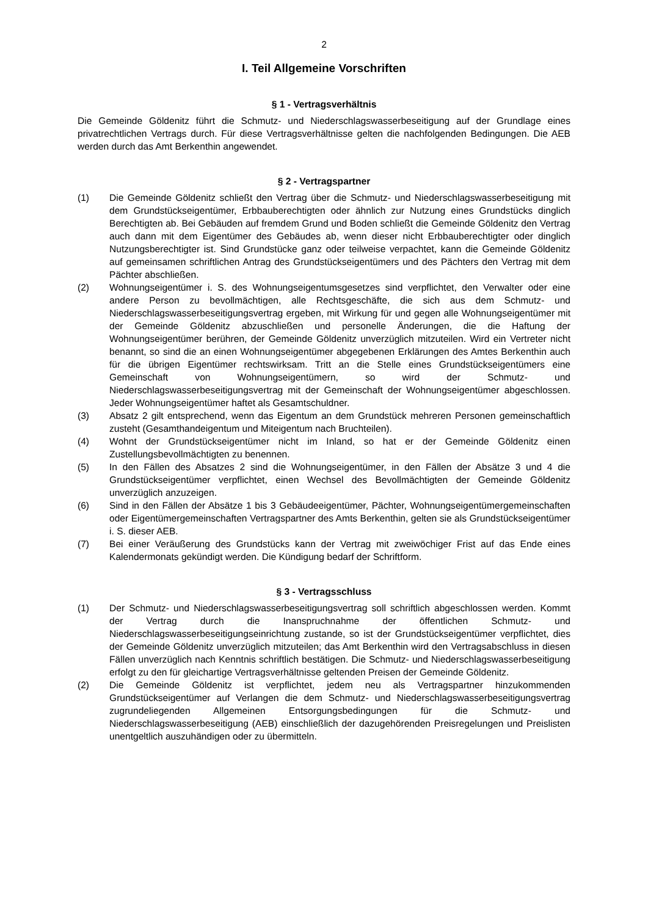2
I. Teil Allgemeine Vorschriften
§ 1 - Vertragsverhältnis
Die Gemeinde Göldenitz führt die Schmutz- und Niederschlagswasserbeseitigung auf der Grundlage eines privatrechtlichen Vertrags durch. Für diese Vertragsverhältnisse gelten die nachfolgenden Bedingungen. Die AEB werden durch das Amt Berkenthin angewendet.
§ 2 - Vertragspartner
(1) Die Gemeinde Göldenitz schließt den Vertrag über die Schmutz- und Niederschlagswasserbeseitigung mit dem Grundstückseigentümer, Erbbauberechtigten oder ähnlich zur Nutzung eines Grundstücks dinglich Berechtigten ab. Bei Gebäuden auf fremdem Grund und Boden schließt die Gemeinde Göldenitz den Vertrag auch dann mit dem Eigentümer des Gebäudes ab, wenn dieser nicht Erbbauberechtigter oder dinglich Nutzungsberechtigter ist. Sind Grundstücke ganz oder teilweise verpachtet, kann die Gemeinde Göldenitz auf gemeinsamen schriftlichen Antrag des Grundstückseigentümers und des Pächters den Vertrag mit dem Pächter abschließen.
(2) Wohnungseigentümer i. S. des Wohnungseigentumsgesetzes sind verpflichtet, den Verwalter oder eine andere Person zu bevollmächtigen, alle Rechtsgeschäfte, die sich aus dem Schmutz- und Niederschlagswasserbeseitigungsvertrag ergeben, mit Wirkung für und gegen alle Wohnungseigentümer mit der Gemeinde Göldenitz abzuschließen und personelle Änderungen, die die Haftung der Wohnungseigentümer berühren, der Gemeinde Göldenitz unverzüglich mitzuteilen. Wird ein Vertreter nicht benannt, so sind die an einen Wohnungseigentümer abgegebenen Erklärungen des Amtes Berkenthin auch für die übrigen Eigentümer rechtswirksam. Tritt an die Stelle eines Grundstückseigentümers eine Gemeinschaft von Wohnungseigentümern, so wird der Schmutz- und Niederschlagswasserbeseitigungsvertrag mit der Gemeinschaft der Wohnungseigentümer abgeschlossen. Jeder Wohnungseigentümer haftet als Gesamtschuldner.
(3) Absatz 2 gilt entsprechend, wenn das Eigentum an dem Grundstück mehreren Personen gemeinschaftlich zusteht (Gesamthandeigentum und Miteigentum nach Bruchteilen).
(4) Wohnt der Grundstückseigentümer nicht im Inland, so hat er der Gemeinde Göldenitz einen Zustellungsbevollmächtigten zu benennen.
(5) In den Fällen des Absatzes 2 sind die Wohnungseigentümer, in den Fällen der Absätze 3 und 4 die Grundstückseigentümer verpflichtet, einen Wechsel des Bevollmächtigten der Gemeinde Göldenitz unverzüglich anzuzeigen.
(6) Sind in den Fällen der Absätze 1 bis 3 Gebäudeeigentümer, Pächter, Wohnungseigentümergemeinschaften oder Eigentümergemeinschaften Vertragspartner des Amts Berkenthin, gelten sie als Grundstückseigentümer i. S. dieser AEB.
(7) Bei einer Veräußerung des Grundstücks kann der Vertrag mit zweiwöchiger Frist auf das Ende eines Kalendermonats gekündigt werden. Die Kündigung bedarf der Schriftform.
§ 3 - Vertragsschluss
(1) Der Schmutz- und Niederschlagswasserbeseitigungsvertrag soll schriftlich abgeschlossen werden. Kommt der Vertrag durch die Inanspruchnahme der öffentlichen Schmutz- und Niederschlagswasserbeseitigungseinrichtung zustande, so ist der Grundstückseigentümer verpflichtet, dies der Gemeinde Göldenitz unverzüglich mitzuteilen; das Amt Berkenthin wird den Vertragsabschluss in diesen Fällen unverzüglich nach Kenntnis schriftlich bestätigen. Die Schmutz- und Niederschlagswasserbeseitigung erfolgt zu den für gleichartige Vertragsverhältnisse geltenden Preisen der Gemeinde Göldenitz.
(2) Die Gemeinde Göldenitz ist verpflichtet, jedem neu als Vertragspartner hinzukommenden Grundstückseigentümer auf Verlangen die dem Schmutz- und Niederschlagswasserbeseitigungsvertrag zugrundeliegenden Allgemeinen Entsorgungsbedingungen für die Schmutz- und Niederschlagswasserbeseitigung (AEB) einschließlich der dazugehörenden Preisregelungen und Preislisten unentgeltlich auszuhändigen oder zu übermitteln.